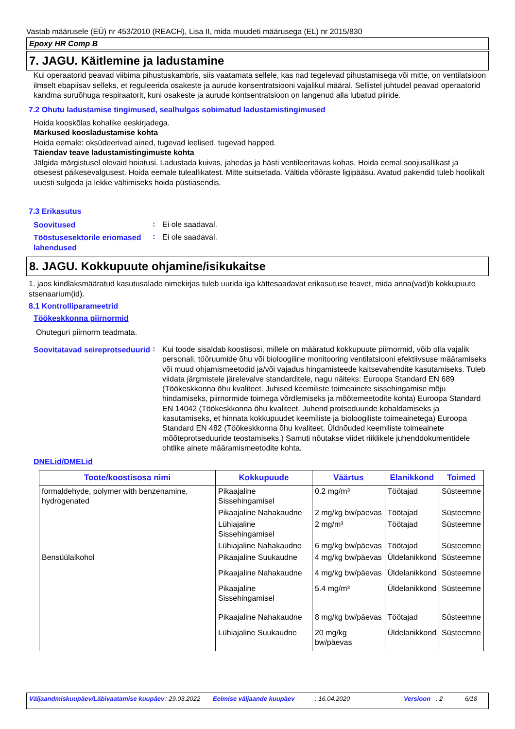Vastab määrusele (EÜ) nr 453/2010 (REACH), Lisa II, mida muudeti määrusega (EL) nr 2015/830
Epoxy HR Comp B
7. JAGU. Käitlemine ja ladustamine
Kui operaatorid peavad viibima pihustuskambris, siis vaatamata sellele, kas nad tegelevad pihustamisega või mitte, on ventilatsioon ilmselt ebapiisav selleks, et reguleerida osakeste ja aurude konsentratsiooni vajalikul määral. Sellistel juhtudel peavad operaatorid kandma suruõhuga respiraatorit, kuni osakeste ja aurude kontsentratsioon on langenud alla lubatud piiride.
7.2 Ohutu ladustamise tingimused, sealhulgas sobimatud ladustamistingimused
Hoida kooskõlas kohalike eeskirjadega.
Märkused koosladustamise kohta
Hoida eemale: oksüdeerivad ained, tugevad leelised, tugevad happed.
Täiendav teave ladustamistingimuste kohta
Jälgida märgistusel olevaid hoiatusi. Ladustada kuivas, jahedas ja hästi ventileeritavas kohas. Hoida eemal soojusallikast ja otsesest päikesevalgusest. Hoida eemale tuleallikatest. Mitte suitsetada. Vältida võõraste ligipääsu. Avatud pakendid tuleb hoolikalt uuesti sulgeda ja lekke vältimiseks hoida püstiasendis.
7.3 Erikasutus
Soovitused
:
Ei ole saadaval.
Tööstusesektorile eriomased lahendused
:
Ei ole saadaval.
8. JAGU. Kokkupuute ohjamine/isikukaitse
1. jaos kindlaksmääratud kasutusalade nimekirjas tuleb uurida iga kättesaadavat erikasutuse teavet, mida anna(vad)b kokkupuute stsenaarium(id).
8.1 Kontrolliparameetrid
Töökeskkonna piirnormid
Ohuteguri piirnorm teadmata.
Soovitatavad seireprotseduurid
:
Kui toode sisaldab koostisosi, millele on määratud kokkupuute piirnormid, võib olla vajalik personali, tööruumide õhu või bioloogiline monitooring ventilatsiooni efektiivsuse määramiseks või muud ohjamismeetodid ja/või vajadus hingamisteede kaitsevahendite kasutamiseks. Tuleb viidata järgmistele järelevalve standarditele, nagu näiteks: Euroopa Standard EN 689 (Töökeskkonna õhu kvaliteet. Juhised keemiliste toimeainete sissehingamise mõju hindamiseks, piirnormide toimega võrdlemiseks ja mõõtemeetodite kohta) Euroopa Standard EN 14042 (Töökeskkonna õhu kvaliteet. Juhend protseduuride kohaldamiseks ja kasutamiseks, et hinnata kokkupuudet keemiliste ja bioloogiliste toimeainetega) Euroopa Standard EN 482 (Töökeskkonna õhu kvaliteet. Üldnõuded keemiliste toimeainete mõõteprotseduuride teostamiseks.) Samuti nõutakse viidet riiklikele juhenddokumentidele ohtlike ainete määramismeetodite kohta.
DNELid/DMELid
| Toote/koostisosa nimi | Kokkupuude | Väärtus | Elanikkond | Toimed |
| --- | --- | --- | --- | --- |
| formaldehyde, polymer with benzenamine, hydrogenated | Pikaajaline Sissehingamisel | 0.2 mg/m³ | Töötajad | Süsteemne |
| | Pikaajaline Nahakaudne | 2 mg/kg bw/päevas | Töötajad | Süsteemne |
| | Lühiajaline Sissehingamisel | 2 mg/m³ | Töötajad | Süsteemne |
| | Lühiajaline Nahakaudne | 6 mg/kg bw/päevas | Töötajad | Süsteemne |
| Bensüülalkohol | Pikaajaline Suukaudne | 4 mg/kg bw/päevas | Üldelanikkond | Süsteemne |
| | Pikaajaline Nahakaudne | 4 mg/kg bw/päevas | Üldelanikkond | Süsteemne |
| | Pikaajaline Sissehingamisel | 5.4 mg/m³ | Üldelanikkond | Süsteemne |
| | Pikaajaline Nahakaudne | 8 mg/kg bw/päevas | Töötajad | Süsteemne |
| | Lühiajaline Suukaudne | 20 mg/kg bw/päevas | Üldelanikkond | Süsteemne |
Väljaandmiskuupäev/Läbivaatamise kuupäev : 29.03.2022 Eelmise väljaande kuupäev : 16.04.2020 Versioon : 2 6/18